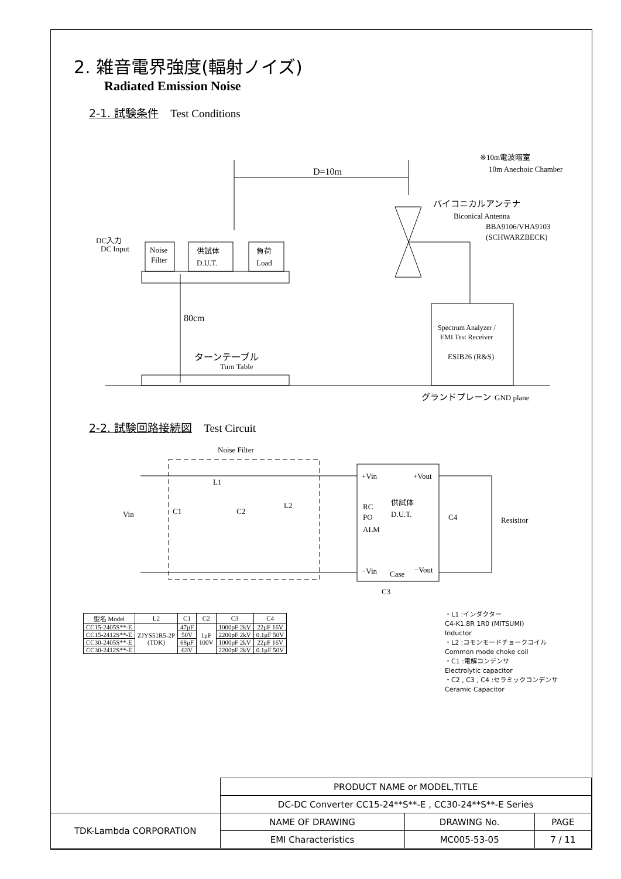2. 雑音電界強度(輻射ノイズ)
Radiated Emission Noise
2-1. 試験条件 Test Conditions
※10m電波暗室
10m Anechoic Chamber
D=10m
バイコニカルアンテナ
Biconical Antenna
BBA9106/VHA9103
(SCHWARZBECK)
Spectrum Analyzer /
EMI Test Receiver
ESIB26 (R&S)
DC入力
DC Input
Noise
Filter
供試体
D.U.T.
負荷
Load
80cm
ターンテーブル
Turn Table
グランドプレーン
GND plane
2-2. 試験回路接続図 Test Circuit
Noise Filter
Vin
C1
C2
L1
L2
+Vin
+Vout
RC
PO
ALM
供試体
D.U.T.
−Vin
−Vout
Case
C3
C4
Resisitor
| 型名 Model | L2 | C1 | C2 | C3 | C4 |
| --- | --- | --- | --- | --- | --- |
| CC15-2405S**-E | ZJYS51R5-2P (TDK) | 47μF | 1μF 100V | 1000pF 2kV | 22μF 16V |
| CC15-2412S**-E | | 50V | | 2200pF 2kV | 0.1μF 50V |
| CC30-2405S**-E | | 68μF | | 1000pF 2kV | 22μF 16V |
| CC30-2412S**-E | | 63V | | 2200pF 2kV | 0.1μF 50V |
・L1 :インダクター
C4-K1.8R 1R0 (MITSUMI)
Inductor
・L2 :コモンモードチョークコイル
Common mode choke coil
・C1 :電解コンデンサ
Electrolytic capacitor
・C2 , C3 , C4 :セラミックコンデンサ
Ceramic Capacitor
| | PRODUCT NAME or MODEL,TITLE | | |
| | DC-DC Converter CC15-24**S**-E , CC30-24**S**-E Series | | |
| TDK-Lambda CORPORATION | NAME OF DRAWING | DRAWING No. | PAGE |
| | EMI Characteristics | MC005-53-05 | 7 / 11 |